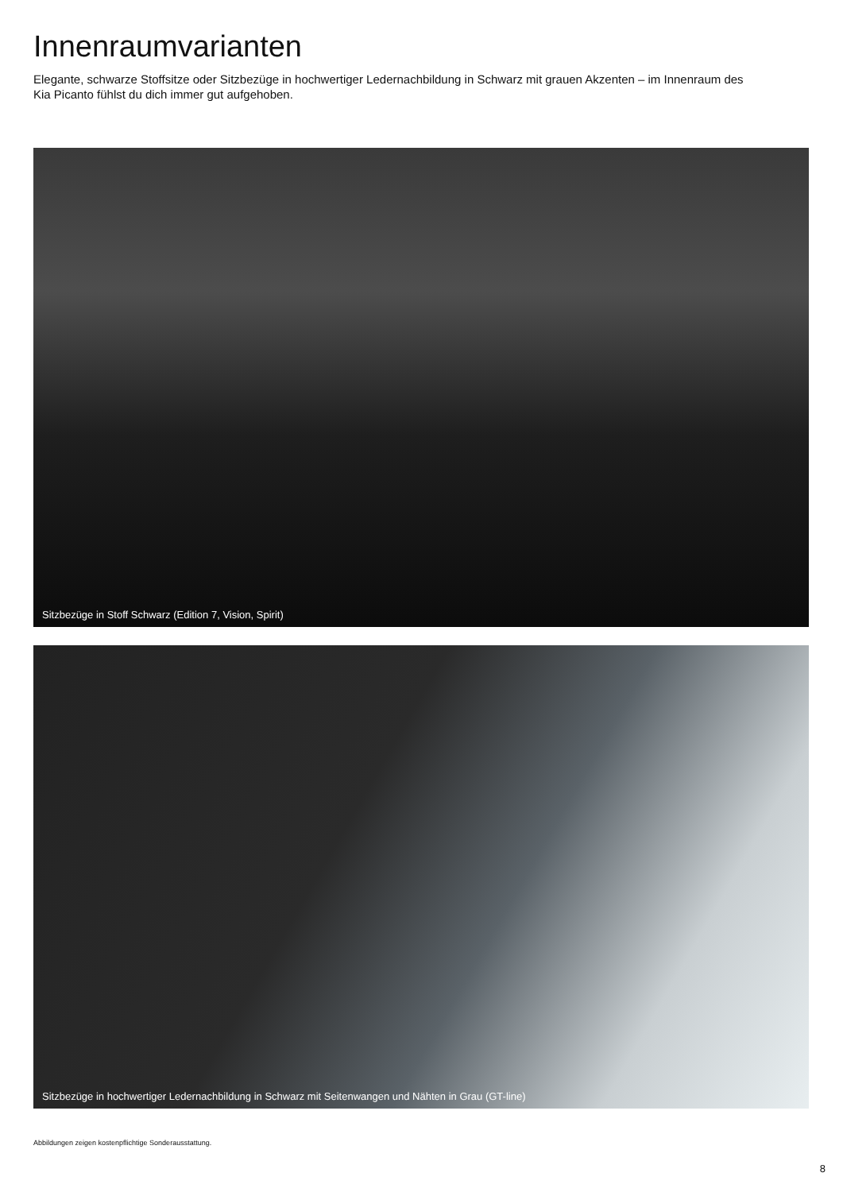Innenraumvarianten
Elegante, schwarze Stoffsitze oder Sitzbezüge in hochwertiger Ledernachbildung in Schwarz mit grauen Akzenten – im Innenraum des Kia Picanto fühlst du dich immer gut aufgehoben.
Sitzbezüge in Stoff Schwarz (Edition 7, Vision, Spirit)
Sitzbezüge in hochwertiger Ledernachbildung in Schwarz mit Seitenwangen und Nähten in Grau (GT-line)
Abbildungen zeigen kostenpflichtige Sonderausstattung.
8